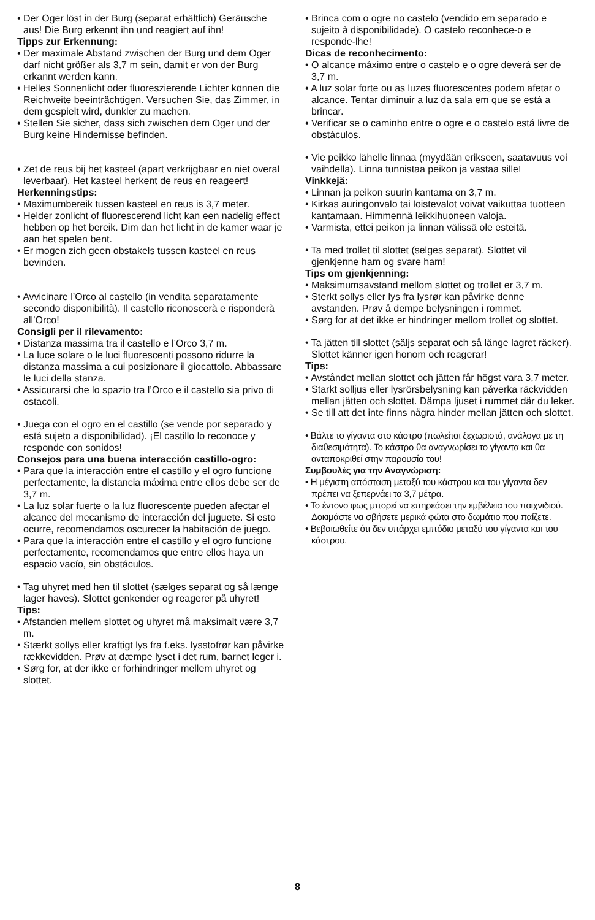• Der Oger löst in der Burg (separat erhältlich) Geräusche aus! Die Burg erkennt ihn und reagiert auf ihn!
Tipps zur Erkennung:
• Der maximale Abstand zwischen der Burg und dem Oger darf nicht größer als 3,7 m sein, damit er von der Burg erkannt werden kann.
• Helles Sonnenlicht oder fluoreszierende Lichter können die Reichweite beeinträchtigen. Versuchen Sie, das Zimmer, in dem gespielt wird, dunkler zu machen.
• Stellen Sie sicher, dass sich zwischen dem Oger und der Burg keine Hindernisse befinden.
• Zet de reus bij het kasteel (apart verkrijgbaar en niet overal leverbaar). Het kasteel herkent de reus en reageert!
Herkenningstips:
• Maximumbereik tussen kasteel en reus is 3,7 meter.
• Helder zonlicht of fluorescerend licht kan een nadelig effect hebben op het bereik. Dim dan het licht in de kamer waar je aan het spelen bent.
• Er mogen zich geen obstakels tussen kasteel en reus bevinden.
• Avvicinare l’Orco al castello (in vendita separatamente secondo disponibilità). Il castello riconoscerà e risponderà all’Orco!
Consigli per il rilevamento:
• Distanza massima tra il castello e l’Orco 3,7 m.
• La luce solare o le luci fluorescenti possono ridurre la distanza massima a cui posizionare il giocattolo. Abbassare le luci della stanza.
• Assicurarsi che lo spazio tra l’Orco e il castello sia privo di ostacoli.
• Juega con el ogro en el castillo (se vende por separado y está sujeto a disponibilidad). ¡El castillo lo reconoce y responde con sonidos!
Consejos para una buena interacción castillo-ogro:
• Para que la interacción entre el castillo y el ogro funcione perfectamente, la distancia máxima entre ellos debe ser de 3,7 m.
• La luz solar fuerte o la luz fluorescente pueden afectar el alcance del mecanismo de interacción del juguete. Si esto ocurre, recomendamos oscurecer la habitación de juego.
• Para que la interacción entre el castillo y el ogro funcione perfectamente, recomendamos que entre ellos haya un espacio vacío, sin obstáculos.
• Tag uhyret med hen til slottet (sælges separat og så længe lager haves). Slottet genkender og reagerer på uhyret!
Tips:
• Afstanden mellem slottet og uhyret må maksimalt være 3,7 m.
• Stærkt sollys eller kraftigt lys fra f.eks. lysstofrør kan påvirke rækkevidden. Prøv at dæmpe lyset i det rum, barnet leger i.
• Sørg for, at der ikke er forhindringer mellem uhyret og slottet.
• Brinca com o ogre no castelo (vendido em separado e sujeito à disponibilidade). O castelo reconhece-o e responde-lhe!
Dicas de reconhecimento:
• O alcance máximo entre o castelo e o ogre deverá ser de 3,7 m.
• A luz solar forte ou as luzes fluorescentes podem afetar o alcance. Tentar diminuir a luz da sala em que se está a brincar.
• Verificar se o caminho entre o ogre e o castelo está livre de obstáculos.
• Vie peikko lähelle linnaa (myydään erikseen, saatavuus voi vaihdella). Linna tunnistaa peikon ja vastaa sille!
Vinkkejä:
• Linnan ja peikon suurin kantama on 3,7 m.
• Kirkas auringonvalo tai loistevalot voivat vaikuttaa tuotteen kantamaan. Himmennä leikkihuoneen valoja.
• Varmista, ettei peikon ja linnan välissä ole esteitä.
• Ta med trollet til slottet (selges separat). Slottet vil gjenkjenne ham og svare ham!
Tips om gjenkjenning:
• Maksimumsavstand mellom slottet og trollet er 3,7 m.
• Sterkt sollys eller lys fra lysrør kan påvirke denne avstanden. Prøv å dempe belysningen i rommet.
• Sørg for at det ikke er hindringer mellom trollet og slottet.
• Ta jätten till slottet (säljs separat och så länge lagret räcker). Slottet känner igen honom och reagerar!
Tips:
• Avståndet mellan slottet och jätten får högst vara 3,7 meter.
• Starkt solljus eller lysrörsbelysning kan påverka räckvidden mellan jätten och slottet. Dämpa ljuset i rummet där du leker.
• Se till att det inte finns några hinder mellan jätten och slottet.
• Βάλτε το γίγαντα στο κάστρο (πωλείται ξεχωριστά, ανάλογα με τη διαθεσιμότητα). Το κάστρο θα αναγνωρίσει το γίγαντα και θα ανταποκριθεί στην παρουσία του!
Συμβουλές για την Αναγνώριση:
• Η μέγιστη απόσταση μεταξύ του κάστρου και του γίγαντα δεν πρέπει να ξεπερνάει τα 3,7 μέτρα.
• Το έντονο φως μπορεί να επηρεάσει την εμβέλεια του παιχνιδιού. Δοκιμάστε να σβήσετε μερικά φώτα στο δωμάτιο που παίζετε.
• Βεβαιωθείτε ότι δεν υπάρχει εμπόδιο μεταξύ του γίγαντα και του κάστρου.
8